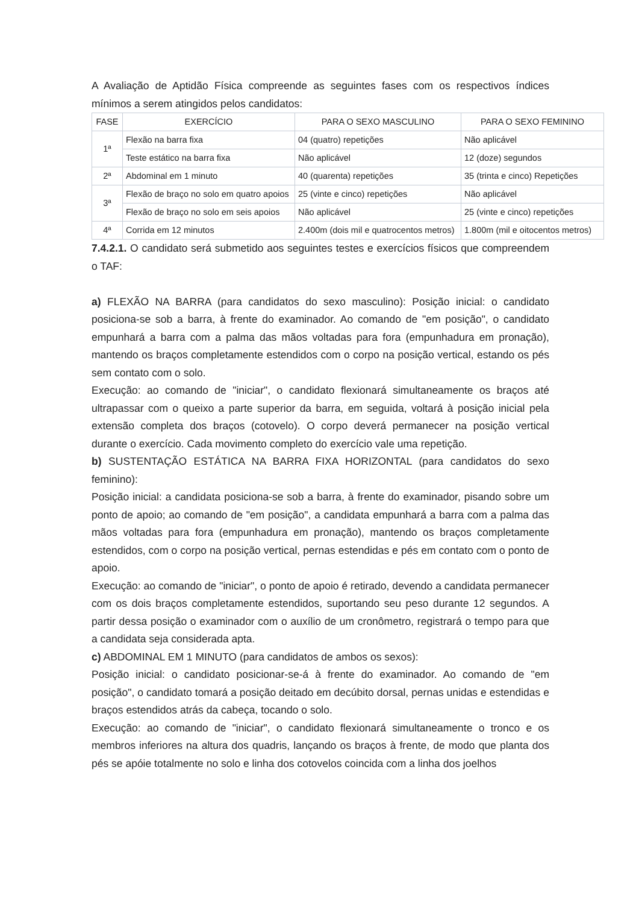A Avaliação de Aptidão Física compreende as seguintes fases com os respectivos índices mínimos a serem atingidos pelos candidatos:
| FASE | EXERCÍCIO | PARA O SEXO MASCULINO | PARA O SEXO FEMININO |
| --- | --- | --- | --- |
| 1ª | Flexão na barra fixa | 04 (quatro) repetições | Não aplicável |
| | Teste estático na barra fixa | Não aplicável | 12 (doze) segundos |
| 2ª | Abdominal em 1 minuto | 40 (quarenta) repetições | 35 (trinta e cinco) Repetições |
| 3ª | Flexão de braço no solo em quatro apoios | 25 (vinte e cinco) repetições | Não aplicável |
| | Flexão de braço no solo em seis apoios | Não aplicável | 25 (vinte e cinco) repetições |
| 4ª | Corrida em 12 minutos | 2.400m (dois mil e quatrocentos metros) | 1.800m (mil e oitocentos metros) |
7.4.2.1. O candidato será submetido aos seguintes testes e exercícios físicos que compreendem o TAF:
a) FLEXÃO NA BARRA (para candidatos do sexo masculino): Posição inicial: o candidato posiciona-se sob a barra, à frente do examinador. Ao comando de "em posição", o candidato empunhará a barra com a palma das mãos voltadas para fora (empunhadura em pronação), mantendo os braços completamente estendidos com o corpo na posição vertical, estando os pés sem contato com o solo.
Execução: ao comando de "iniciar", o candidato flexionará simultaneamente os braços até ultrapassar com o queixo a parte superior da barra, em seguida, voltará à posição inicial pela extensão completa dos braços (cotovelo). O corpo deverá permanecer na posição vertical durante o exercício. Cada movimento completo do exercício vale uma repetição.
b) SUSTENTAÇÃO ESTÁTICA NA BARRA FIXA HORIZONTAL (para candidatos do sexo feminino):
Posição inicial: a candidata posiciona-se sob a barra, à frente do examinador, pisando sobre um ponto de apoio; ao comando de "em posição", a candidata empunhará a barra com a palma das mãos voltadas para fora (empunhadura em pronação), mantendo os braços completamente estendidos, com o corpo na posição vertical, pernas estendidas e pés em contato com o ponto de apoio.
Execução: ao comando de "iniciar", o ponto de apoio é retirado, devendo a candidata permanecer com os dois braços completamente estendidos, suportando seu peso durante 12 segundos. A partir dessa posição o examinador com o auxílio de um cronômetro, registrará o tempo para que a candidata seja considerada apta.
c) ABDOMINAL EM 1 MINUTO (para candidatos de ambos os sexos):
Posição inicial: o candidato posicionar-se-á à frente do examinador. Ao comando de "em posição", o candidato tomará a posição deitado em decúbito dorsal, pernas unidas e estendidas e braços estendidos atrás da cabeça, tocando o solo.
Execução: ao comando de "iniciar", o candidato flexionará simultaneamente o tronco e os membros inferiores na altura dos quadris, lançando os braços à frente, de modo que planta dos pés se apóie totalmente no solo e linha dos cotovelos coincida com a linha dos joelhos